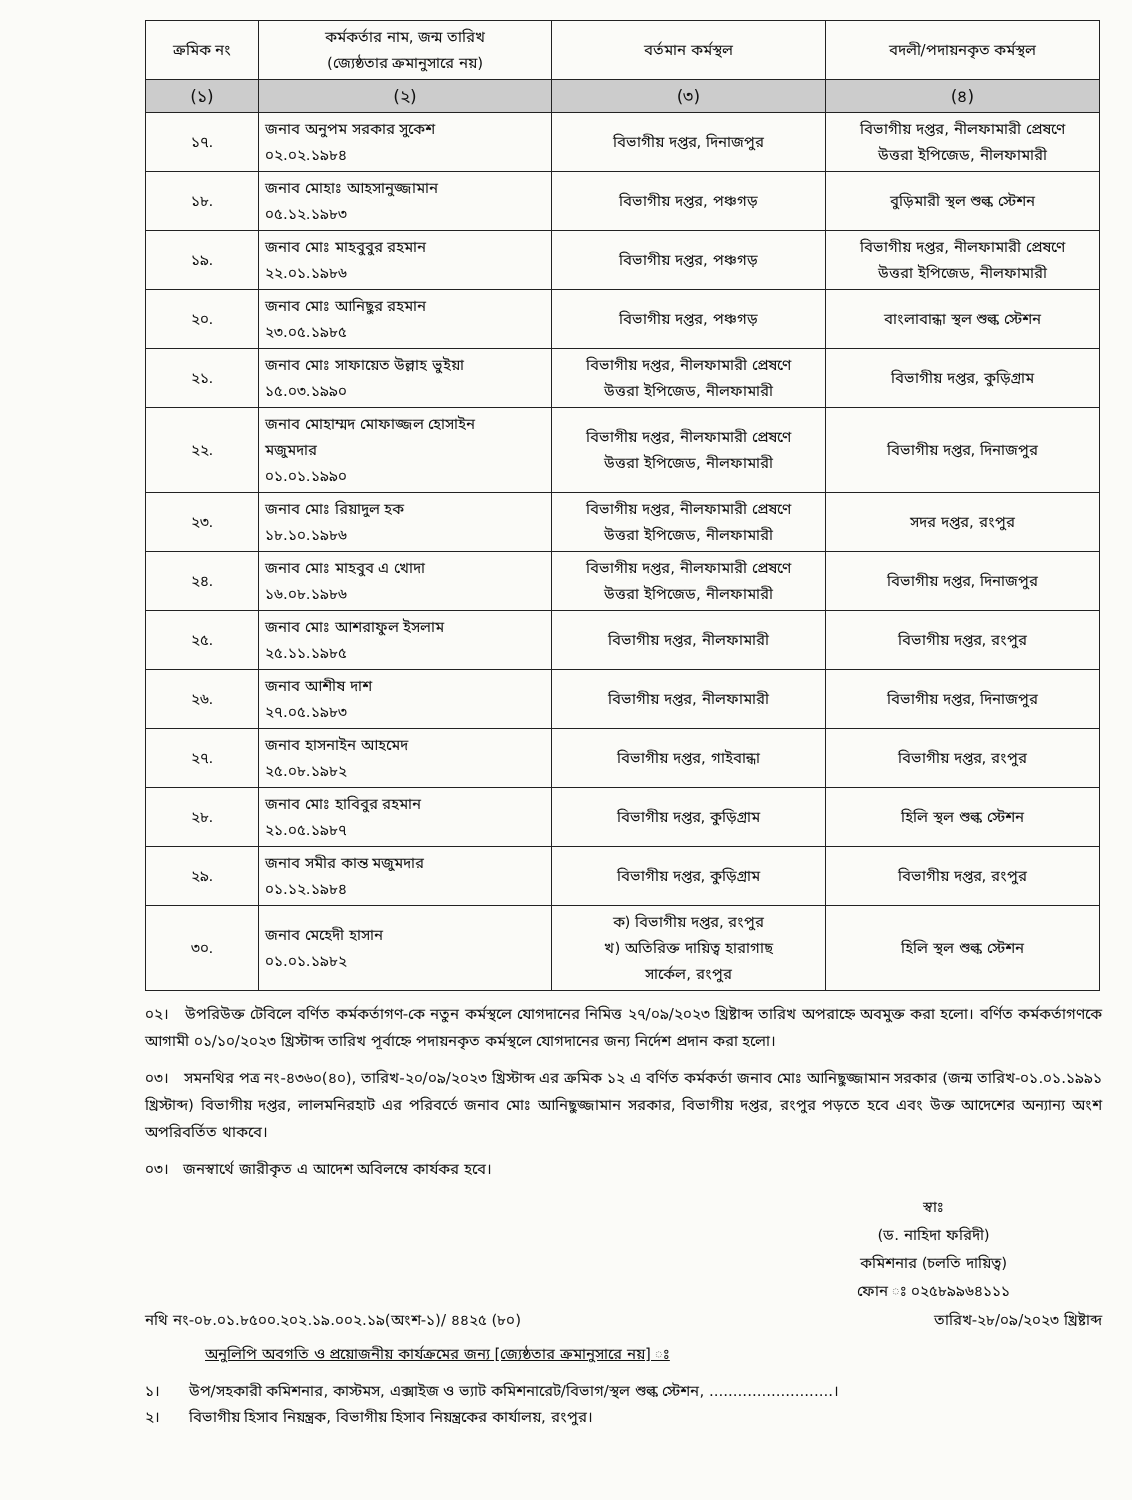| ক্রমিক নং | কর্মকর্তার নাম, জন্ম তারিখ (জ্যেষ্ঠতার ক্রমানুসারে নয়) | বর্তমান কর্মস্থল | বদলী/পদায়নকৃত কর্মস্থল |
| --- | --- | --- | --- |
| (১) | (২) | (৩) | (৪) |
| ১৭. | জনাব অনুপম সরকার সুকেশ ০২.০২.১৯৮৪ | বিভাগীয় দপ্তর, দিনাজপুর | বিভাগীয় দপ্তর, নীলফামারী প্রেষণে উত্তরা ইপিজেড, নীলফামারী |
| ১৮. | জনাব মোহাঃ আহসানুজ্জামান ০৫.১২.১৯৮৩ | বিভাগীয় দপ্তর, পঞ্চগড় | বুড়িমারী স্থল শুল্ক স্টেশন |
| ১৯. | জনাব মোঃ মাহবুবুর রহমান ২২.০১.১৯৮৬ | বিভাগীয় দপ্তর, পঞ্চগড় | বিভাগীয় দপ্তর, নীলফামারী প্রেষণে উত্তরা ইপিজেড, নীলফামারী |
| ২০. | জনাব মোঃ আনিছুর রহমান ২৩.০৫.১৯৮৫ | বিভাগীয় দপ্তর, পঞ্চগড় | বাংলাবান্ধা স্থল শুল্ক স্টেশন |
| ২১. | জনাব মোঃ সাফায়েত উল্লাহ ভুইয়া ১৫.০৩.১৯৯০ | বিভাগীয় দপ্তর, নীলফামারী প্রেষণে উত্তরা ইপিজেড, নীলফামারী | বিভাগীয় দপ্তর, কুড়িগ্রাম |
| ২২. | জনাব মোহাম্মদ মোফাজ্জল হোসাইন মজুমদার ০১.০১.১৯৯০ | বিভাগীয় দপ্তর, নীলফামারী প্রেষণে উত্তরা ইপিজেড, নীলফামারী | বিভাগীয় দপ্তর, দিনাজপুর |
| ২৩. | জনাব মোঃ রিয়াদুল হক ১৮.১০.১৯৮৬ | বিভাগীয় দপ্তর, নীলফামারী প্রেষণে উত্তরা ইপিজেড, নীলফামারী | সদর দপ্তর, রংপুর |
| ২৪. | জনাব মোঃ মাহবুব এ খোদা ১৬.০৮.১৯৮৬ | বিভাগীয় দপ্তর, নীলফামারী প্রেষণে উত্তরা ইপিজেড, নীলফামারী | বিভাগীয় দপ্তর, দিনাজপুর |
| ২৫. | জনাব মোঃ আশরাফুল ইসলাম ২৫.১১.১৯৮৫ | বিভাগীয় দপ্তর, নীলফামারী | বিভাগীয় দপ্তর, রংপুর |
| ২৬. | জনাব আশীষ দাশ ২৭.০৫.১৯৮৩ | বিভাগীয় দপ্তর, নীলফামারী | বিভাগীয় দপ্তর, দিনাজপুর |
| ২৭. | জনাব হাসনাইন আহমেদ ২৫.০৮.১৯৮২ | বিভাগীয় দপ্তর, গাইবান্ধা | বিভাগীয় দপ্তর, রংপুর |
| ২৮. | জনাব মোঃ হাবিবুর রহমান ২১.০৫.১৯৮৭ | বিভাগীয় দপ্তর, কুড়িগ্রাম | হিলি স্থল শুল্ক স্টেশন |
| ২৯. | জনাব সমীর কান্ত মজুমদার ০১.১২.১৯৮৪ | বিভাগীয় দপ্তর, কুড়িগ্রাম | বিভাগীয় দপ্তর, রংপুর |
| ৩০. | জনাব মেহেদী হাসান ০১.০১.১৯৮২ | ক) বিভাগীয় দপ্তর, রংপুর খ) অতিরিক্ত দায়িত্ব হারাগাছ সার্কেল, রংপুর | হিলি স্থল শুল্ক স্টেশন |
০২। উপরিউক্ত টেবিলে বর্ণিত কর্মকর্তাগণ-কে নতুন কর্মস্থলে যোগদানের নিমিত্ত ২৭/০৯/২০২৩ খ্রিষ্টাব্দ তারিখ অপরাহ্নে অবমুক্ত করা হলো। বর্ণিত কর্মকর্তাগণকে আগামী ০১/১০/২০২৩ খ্রিস্টাব্দ তারিখ পূর্বাহ্নে পদায়নকৃত কর্মস্থলে যোগদানের জন্য নির্দেশ প্রদান করা হলো।
০৩। সমনথির পত্র নং-৪৩৬০(৪০), তারিখ-২০/০৯/২০২৩ খ্রিস্টাব্দ এর ক্রমিক ১২ এ বর্ণিত কর্মকর্তা জনাব মোঃ আনিছুজ্জামান সরকার (জন্ম তারিখ-০১.০১.১৯৯১ খ্রিস্টাব্দ) বিভাগীয় দপ্তর, লালমনিরহাট এর পরিবর্তে জনাব মোঃ আনিছুজ্জামান সরকার, বিভাগীয় দপ্তর, রংপুর পড়তে হবে এবং উক্ত আদেশের অন্যান্য অংশ অপরিবর্তিত থাকবে।
০৩। জনস্বার্থে জারীকৃত এ আদেশ অবিলম্বে কার্যকর হবে।
স্বাঃ
(ড. নাহিদা ফরিদী)
কমিশনার (চলতি দায়িত্ব)
ফোন ঃ ০২৫৮৯৯৬৪১১১
নথি নং-০৮.০১.৮৫০০.২০২.১৯.০০২.১৯(অংশ-১)/ ৪৪২৫ (৮০) তারিখ-২৮/০৯/২০২৩ খ্রিষ্টাব্দ
অনুলিপি অবগতি ও প্রয়োজনীয় কার্যক্রমের জন্য [জ্যেষ্ঠতার ক্রমানুসারে নয়] ঃ
১। উপ/সহকারী কমিশনার, কাস্টমস, এক্সাইজ ও ভ্যাট কমিশনারেট/বিভাগ/স্থল শুল্ক স্টেশন, ..........................।
২। বিভাগীয় হিসাব নিয়ন্ত্রক, বিভাগীয় হিসাব নিয়ন্ত্রকের কার্যালয়, রংপুর।